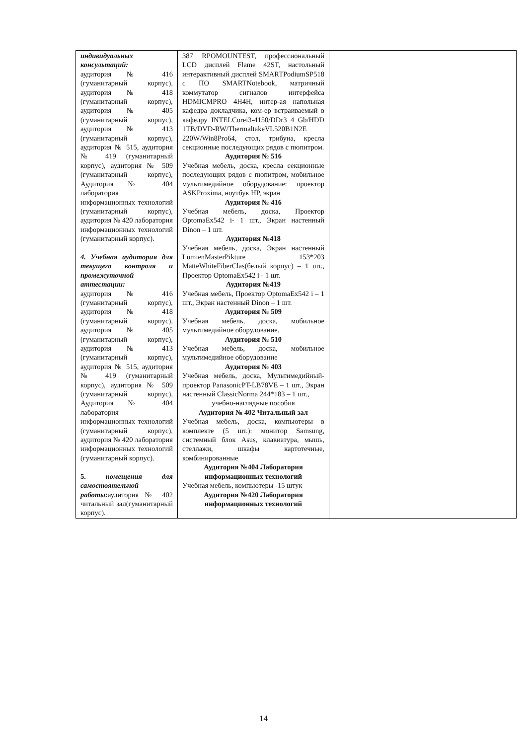| индивидуальных консультаций: аудитория № 416 (гуманитарный корпус), аудитория № 418 (гуманитарный корпус), аудитория № 405 (гуманитарный корпус), аудитория № 413 (гуманитарный корпус), аудитория № 515, аудитория № 419 (гуманитарный корпус), аудитория № 509 (гуманитарный корпус), Аудитория № 404 лаборатория информационных технологий (гуманитарный корпус), аудитория № 420 лаборатория информационных технологий (гуманитарный корпус). 4. Учебная аудитория для текущего контроля и промежуточной аттестации: аудитория № 416 (гуманитарный корпус), аудитория № 418 (гуманитарный корпус), аудитория № 405 (гуманитарный корпус), аудитория № 413 (гуманитарный корпус), аудитория № 515, аудитория № 419 (гуманитарный корпус), аудитория № 509 (гуманитарный корпус), Аудитория № 404 лаборатория информационных технологий (гуманитарный корпус), аудитория № 420 лаборатория информационных технологий (гуманитарный корпус). 5. помещения для самостоятельной работы: аудитория № 402 читальный зал(гуманитарный корпус). | 387 RPOMOUNTEST, профессиональный LCD дисплей Flame 42ST, настольный интерактивный дисплей SMARTPodiumSP518 с ПО SMARTNotebook, матричный коммутатор сигналов интерфейса HDMICMPRO 4H4H, интер-ая напольная кафедра докладчика, ком-ер встраиваемый в кафедру INTELCorei3-4150/DDr3 4 Gb/HDD 1TB/DVD-RW/ThermaltakeVL520B1N2E 220W/Win8Pro64, стол, трибуна, кресла секционные последующих рядов с пюпитром. Аудитория № 516 Учебная мебель, доска, кресла секционные последующих рядов с пюпитром, мобильное мультимедийное оборудование: проектор ASKProxima, ноутбук HP, экран Аудитория № 416 Учебная мебель, доска, Проектор OptomaEx542 i- 1 шт., Экран настенный Dinon – 1 шт. Аудитория №418 Учебная мебель, доска, Экран настенный LumienMasterPikture 153*203 MatteWhiteFiberClas(белый корпус) – 1 шт., Проектор OptomaEx542 i - 1 шт. Аудитория №419 Учебная мебель, Проектор OptomaEx542 i – 1 шт., Экран настенный Dinon – 1 шт. Аудитория № 509 Учебная мебель, доска, мобильное мультимедийное оборудование. Аудитория № 510 Учебная мебель, доска, мобильное мультимедийное оборудование Аудитория № 403 Учебная мебель, доска, Мультимедийный-проектор PanasonicPT-LB78VE – 1 шт., Экран настенный ClassicNorma 244*183 – 1 шт., учебно-наглядные пособия Аудитория № 402 Читальный зал Учебная мебель, доска, компьютеры в комплекте (5 шт.): монитор Samsung, системный блок Asus, клавиатура, мышь, стеллажи, шкафы картотечные, комбинированные Аудитория №404 Лаборатория информационных технологий Учебная мебель, компьютеры -15 штук Аудитория №420 Лаборатория информационных технологий | |
14